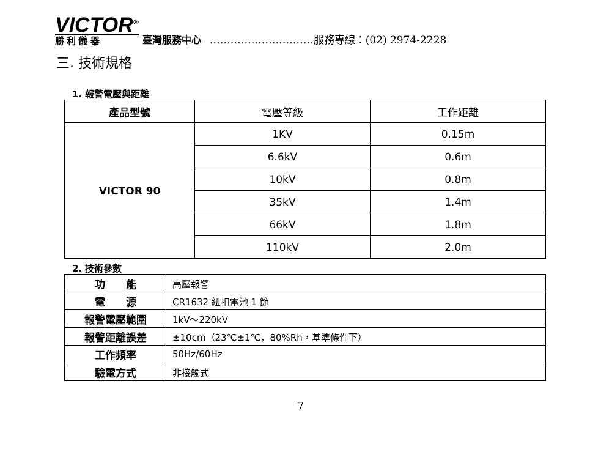VICTOR<sup>®</sup>
勝 利 儀 器
臺灣服務中心 …………………………服務專線：(02) 2974-2228
三. 技術規格
1. 報警電壓與距離
| 產品型號 | 電壓等級 | 工作距離 |
| VICTOR 90 | 1KV | 0.15m |
| | 6.6kV | 0.6m |
| | 10kV | 0.8m |
| | 35kV | 1.4m |
| | 66kV | 1.8m |
| | 110kV | 2.0m |
2. 技術參數
| 功 能 | 高壓報警 |
| 電 源 | CR1632 紐扣電池 1 節 |
| 報警電壓範圍 | 1kV～220kV |
| 報警距離誤差 | ±10cm（23℃±1℃，80%Rh，基準條件下） |
| 工作頻率 | 50Hz/60Hz |
| 驗電方式 | 非接觸式 |
7